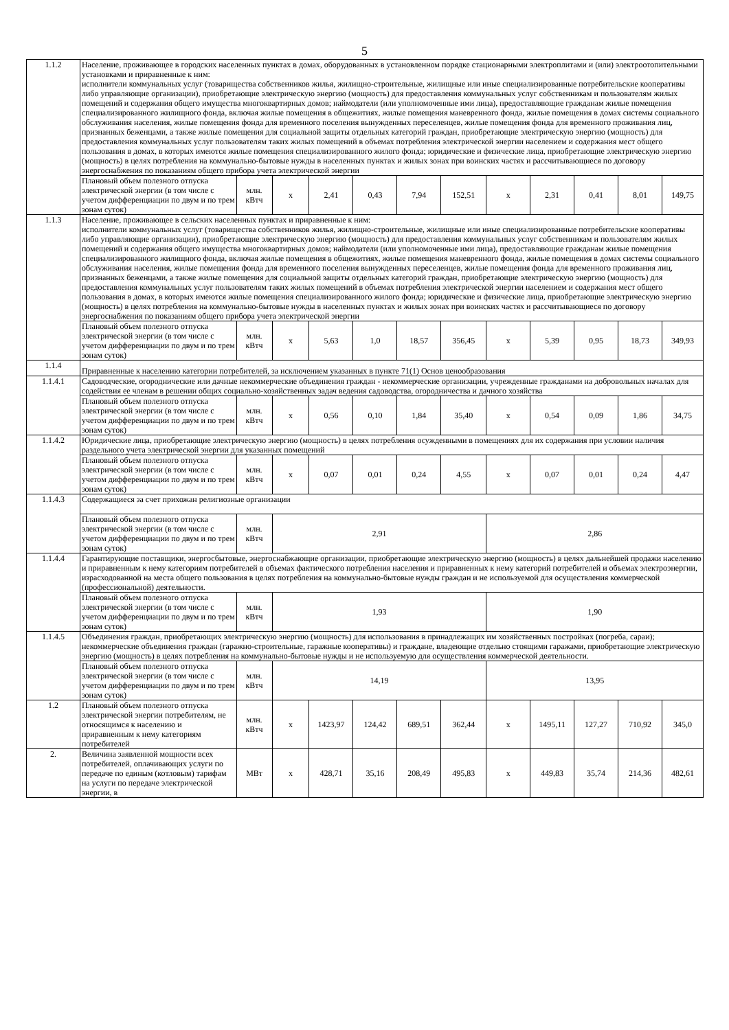5
| 1.1.2 | Население, проживающее в городских населенных пунктах в домах, оборудованных в установленном порядке стационарными электроплитами и (или) электроотопительными установками и приравненные к ним: исполнители коммунальных услуг (товарищества собственников жилья, жилищно-строительные, жилищные или иные специализированные потребительские кооперативы либо управляющие организации), приобретающие электрическую энергию (мощность) для предоставления коммунальных услуг собственникам и пользователям жилых помещений и содержания общего имущества многоквартирных домов; наймодатели (или уполномоченные ими лица), предоставляющие гражданам жилые помещения специализированного жилищного фонда, включая жилые помещения в общежитиях, жилые помещения маневренного фонда, жилые помещения в домах системы социального обслуживания населения, жилые помещения фонда для временного поселения вынужденных переселенцев, жилые помещения фонда для временного проживания лиц, признанных беженцами, а также жилые помещения для социальной защиты отдельных категорий граждан, приобретающие электрическую энергию (мощность) для предоставления коммунальных услуг пользователям таких жилых помещений в объемах потребления электрической энергии населением и содержания мест общего пользования в домах, в которых имеются жилые помещения специализированного жилого фонда; юридические и физические лица, приобретающие электрическую энергию (мощность) в целях потребления на коммунально-бытовые нужды в населенных пунктах и жилых зонах при воинских частях и рассчитывающиеся по договору энергоснабжения по показаниям общего прибора учета электрической энергии | | | | | | | | | | | |
| | Плановый объем полезного отпуска электрической энергии (в том числе с учетом дифференциации по двум и по трем зонам суток) | млн. кВтч | х | 2,41 | 0,43 | 7,94 | 152,51 | х | 2,31 | 0,41 | 8,01 | 149,75 |
| 1.1.3 | Население, проживающее в сельских населенных пунктах и приравненные к ним: исполнители коммунальных услуг (товарищества собственников жилья, жилищно-строительные, жилищные или иные специализированные потребительские кооперативы либо управляющие организации), приобретающие электрическую энергию (мощность) для предоставления коммунальных услуг собственникам и пользователям жилых помещений и содержания общего имущества многоквартирных домов; наймодатели (или уполномоченные ими лица), предоставляющие гражданам жилые помещения специализированного жилищного фонда, включая жилые помещения в общежитиях, жилые помещения маневренного фонда, жилые помещения в домах системы социального обслуживания населения, жилые помещения фонда для временного поселения вынужденных переселенцев, жилые помещения фонда для временного проживания лиц, признанных беженцами, а также жилые помещения для социальной защиты отдельных категорий граждан, приобретающие электрическую энергию (мощность) для предоставления коммунальных услуг пользователям таких жилых помещений в объемах потребления электрической энергии населением и содержания мест общего пользования в домах, в которых имеются жилые помещения специализированного жилого фонда; юридические и физические лица, приобретающие электрическую энергию (мощность) в целях потребления на коммунально-бытовые нужды в населенных пунктах и жилых зонах при воинских частях и рассчитывающиеся по договору энергоснабжения по показаниям общего прибора учета электрической энергии | | | | | | | | | | | |
| | Плановый объем полезного отпуска электрической энергии (в том числе с учетом дифференциации по двум и по трем зонам суток) | млн. кВтч | х | 5,63 | 1,0 | 18,57 | 356,45 | х | 5,39 | 0,95 | 18,73 | 349,93 |
| 1.1.4 | Приравненные к населению категории потребителей, за исключением указанных в пункте 71(1) Основ ценообразования | | | | | | | | | | | |
| 1.1.4.1 | Садоводческие, огороднические или дачные некоммерческие объединения граждан - некоммерческие организации, учрежденные гражданами на добровольных началах для содействия ее членам в решении общих социально-хозяйственных задач ведения садоводства, огородничества и дачного хозяйства | | | | | | | | | | | |
| | Плановый объем полезного отпуска электрической энергии (в том числе с учетом дифференциации по двум и по трем зонам суток) | млн. кВтч | х | 0,56 | 0,10 | 1,84 | 35,40 | х | 0,54 | 0,09 | 1,86 | 34,75 |
| 1.1.4.2 | Юридические лица, приобретающие электрическую энергию (мощность) в целях потребления осужденными в помещениях для их содержания при условии наличия раздельного учета электрической энергии для указанных помещений | | | | | | | | | | | |
| | Плановый объем полезного отпуска электрической энергии (в том числе с учетом дифференциации по двум и по трем зонам суток) | млн. кВтч | х | 0,07 | 0,01 | 0,24 | 4,55 | х | 0,07 | 0,01 | 0,24 | 4,47 |
| 1.1.4.3 | Содержащиеся за счет прихожан религиозные организации | | | | | | | | | | | |
| | Плановый объем полезного отпуска электрической энергии (в том числе с учетом дифференциации по двум и по трем зонам суток) | млн. кВтч | 2,91 | | | | | 2,86 | | | | |
| 1.1.4.4 | Гарантирующие поставщики, энергосбытовые, энергоснабжающие организации, приобретающие электрическую энергию (мощность) в целях дальнейшей продажи населению и приравненным к нему категориям потребителей в объемах фактического потребления населения и приравненных к нему категорий потребителей и объемах электроэнергии, израсходованной на места общего пользования в целях потребления на коммунально-бытовые нужды граждан и не используемой для осуществления коммерческой (профессиональной) деятельности. | | | | | | | | | | | |
| | Плановый объем полезного отпуска электрической энергии (в том числе с учетом дифференциации по двум и по трем зонам суток) | млн. кВтч | 1,93 | | | | | 1,90 | | | | |
| 1.1.4.5 | Объединения граждан, приобретающих электрическую энергию (мощность) для использования в принадлежащих им хозяйственных постройках (погреба, сараи); некоммерческие объединения граждан (гаражно-строительные, гаражные кооперативы) и граждане, владеющие отдельно стоящими гаражами, приобретающие электрическую энергию (мощность) в целях потребления на коммунально-бытовые нужды и не используемую для осуществления коммерческой деятельности. | | | | | | | | | | | |
| | Плановый объем полезного отпуска электрической энергии (в том числе с учетом дифференциации по двум и по трем зонам суток) | млн. кВтч | 14,19 | | | | | 13,95 | | | | |
| 1.2 | Плановый объем полезного отпуска электрической энергии потребителям, не относящимся к населению и приравненным к нему категориям потребителей | млн. кВтч | х | 1423,97 | 124,42 | 689,51 | 362,44 | х | 1495,11 | 127,27 | 710,92 | 345,0 |
| 2. | Величина заявленной мощности всех потребителей, оплачивающих услуги по передаче по единым (котловым) тарифам на услуги по передаче электрической энергии, в | МВт | х | 428,71 | 35,16 | 208,49 | 495,83 | х | 449,83 | 35,74 | 214,36 | 482,61 |